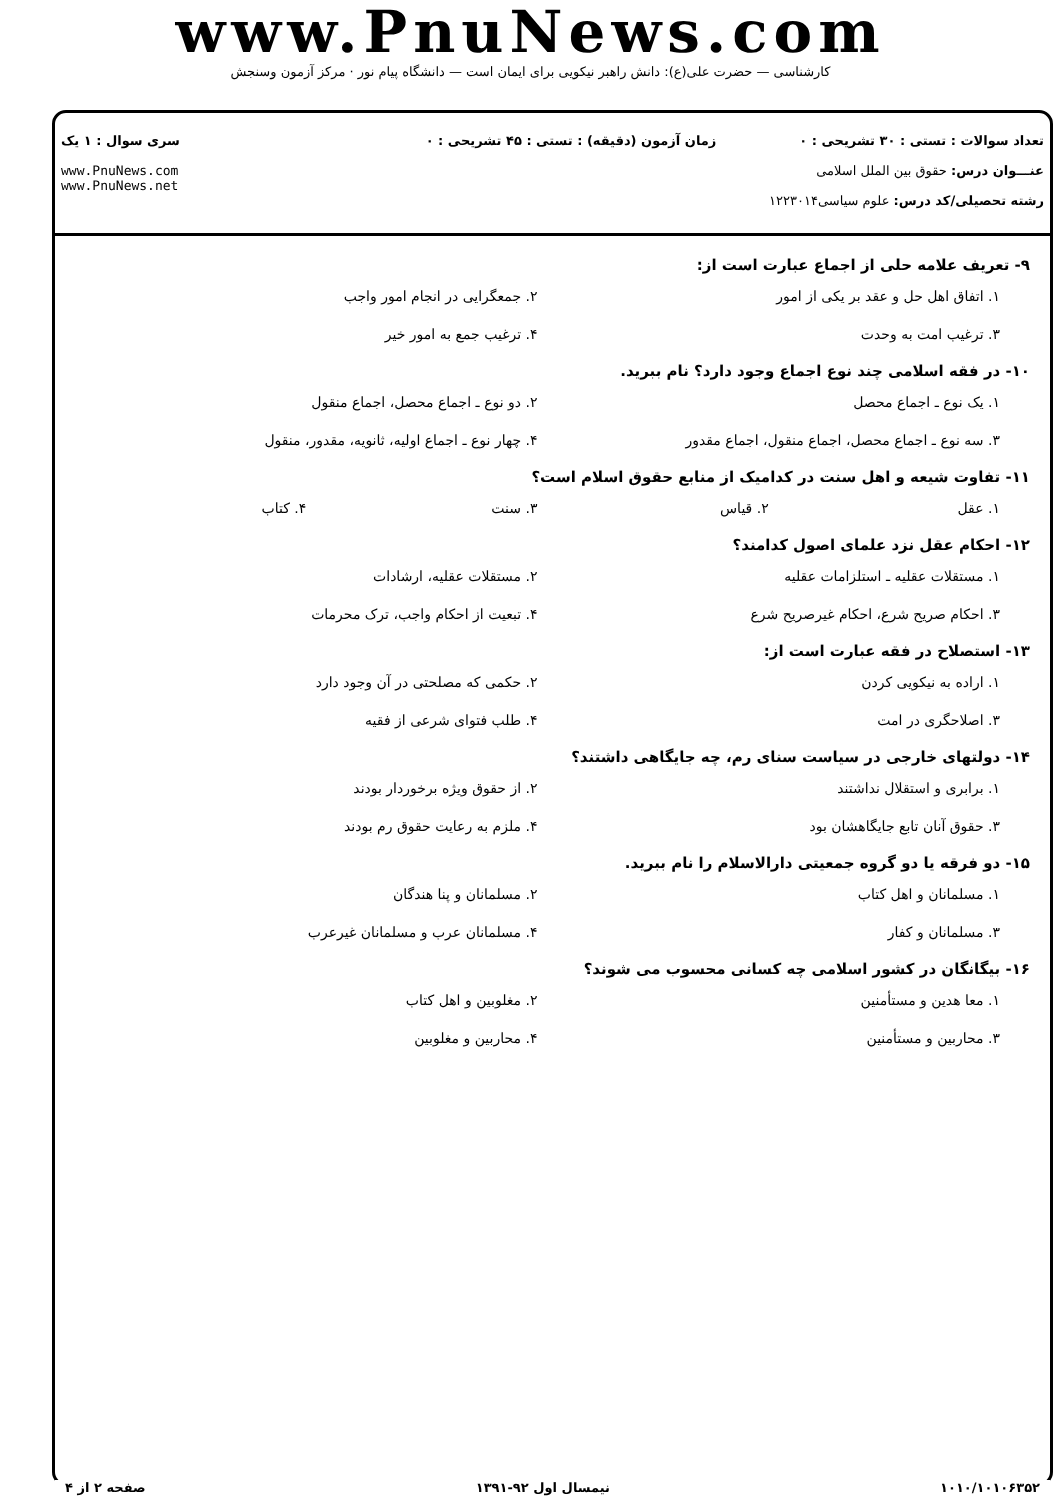www.PnuNews.com
کارشناسی — حضرت علی(ع): دانش راهبر نیکویی برای ایمان است — دانشگاه پیام نور · مرکز آزمون وسنجش
تعداد سوالات : تستی : ۳۰ تشریحی : ۰
عنـــوان درس: حقوق بین الملل اسلامی
رشته تحصیلی/کد درس: علوم سیاسی۱۲۲۳۰۱۴
زمان آزمون (دقیقه) : تستی : ۴۵ تشریحی : ۰
سری سوال : ۱ یک
www.PnuNews.com
www.PnuNews.net
۹- تعریف علامه حلی از اجماع عبارت است از:
۱. اتفاق اهل حل و عقد بر یکی از امور ۲. جمعگرایی در انجام امور واجب ۳. ترغیب امت به وحدت ۴. ترغیب جمع به امور خیر
۱۰- در فقه اسلامی چند نوع اجماع وجود دارد؟ نام ببرید.
۱. یک نوع ـ اجماع محصل ۲. دو نوع ـ اجماع محصل، اجماع منقول ۳. سه نوع ـ اجماع محصل، اجماع منقول، اجماع مقدور ۴. چهار نوع ـ اجماع اولیه، ثانویه، مقدور، منقول
۱۱- تفاوت شیعه و اهل سنت در کدامیک از منابع حقوق اسلام است؟
۱. عقل ۲. قیاس ۳. سنت ۴. کتاب
۱۲- احکام عقل نزد علمای اصول کدامند؟
۱. مستقلات عقلیه ـ استلزامات عقلیه ۲. مستقلات عقلیه، ارشادات ۳. احکام صریح شرع، احکام غیرصریح شرع ۴. تبعیت از احکام واجب، ترک محرمات
۱۳- استصلاح در فقه عبارت است از:
۱. اراده به نیکویی کردن ۲. حکمی که مصلحتی در آن وجود دارد ۳. اصلاحگری در امت ۴. طلب فتوای شرعی از فقیه
۱۴- دولتهای خارجی در سیاست سنای رم، چه جایگاهی داشتند؟
۱. برابری و استقلال نداشتند ۲. از حقوق ویژه برخوردار بودند ۳. حقوق آنان تابع جایگاهشان بود ۴. ملزم به رعایت حقوق رم بودند
۱۵- دو فرقه یا دو گروه جمعیتی دارالاسلام را نام ببرید.
۱. مسلمانان و اهل کتاب ۲. مسلمانان و پنا هندگان ۳. مسلمانان و کفار ۴. مسلمانان عرب و مسلمانان غیرعرب
۱۶- بیگانگان در کشور اسلامی چه کسانی محسوب می شوند؟
۱. معا هدین و مستأمنین ۲. مغلوبین و اهل کتاب ۳. محاربین و مستأمنین ۴. محاربین و مغلوبین
۱۰۱۰/۱۰۱۰۶۳۵۲ نیمسال اول ۹۲-۱۳۹۱ صفحه ۲ از ۴